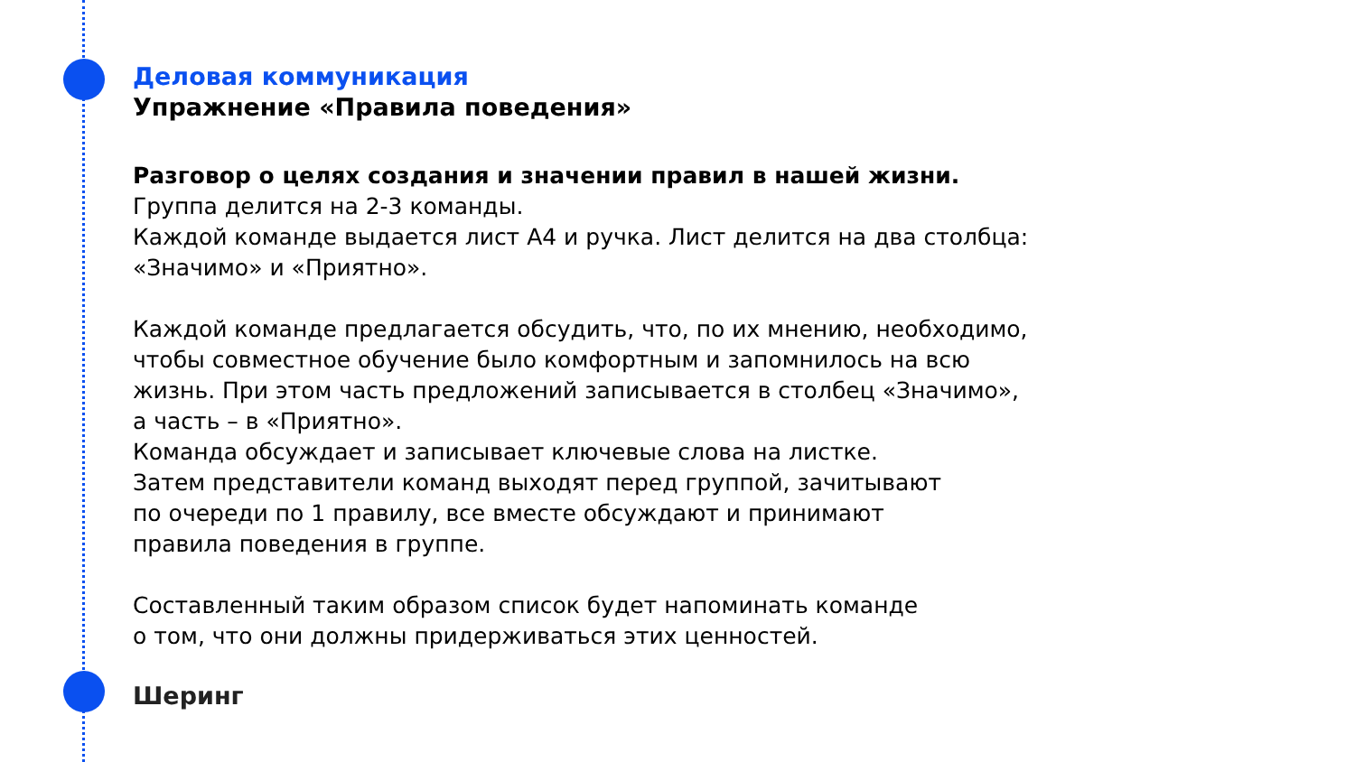Деловая коммуникация
Упражнение «Правила поведения»
Разговор о целях создания и значении правил в нашей жизни.
Группа делится на 2-3 команды.
Каждой команде выдается лист А4 и ручка. Лист делится на два столбца:
«Значимо» и «Приятно».
Каждой команде предлагается обсудить, что, по их мнению, необходимо,
чтобы совместное обучение было комфортным и запомнилось на всю
жизнь. При этом часть предложений записывается в столбец «Значимо»,
а часть – в «Приятно».
Команда обсуждает и записывает ключевые слова на листке.
Затем представители команд выходят перед группой, зачитывают
по очереди по 1 правилу, все вместе обсуждают и принимают
правила поведения в группе.
Составленный таким образом список будет напоминать команде
о том, что они должны придерживаться этих ценностей.
Шеринг